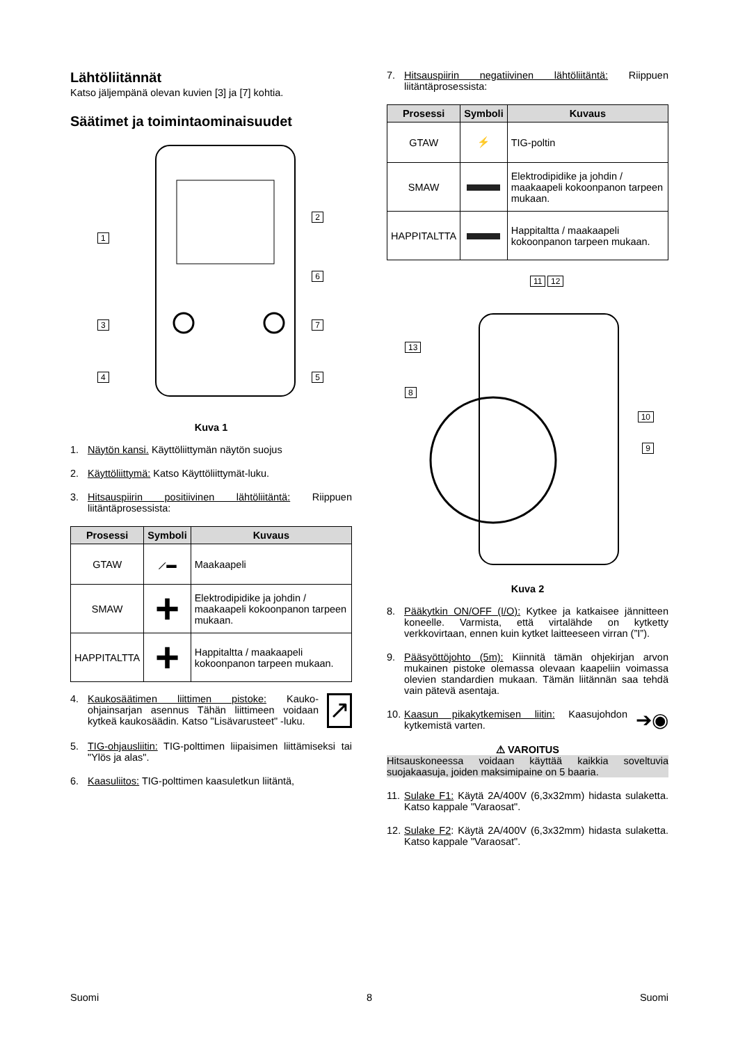Lähtöliitännät
Katso jäljempänä olevan kuvien [3] ja [7] kohtia.
Säätimet ja toimintaominaisuudet
1
2
3
4 5
6
7
Kuva 1
1. Näytön kansi. Käyttöliittymän näytön suojus
2. Käyttöliittymä: Katso Käyttöliittymät-luku.
3. Hitsauspiirin positiivinen lähtöliitäntä: Riippuen liitäntäprosessista:
| Prosessi | Symboli | Kuvaus |
| --- | --- | --- |
| GTAW | ⟋▬ | Maakaapeli |
| SMAW | + | Elektrodipidike ja johdin / maakaapeli kokoonpanon tarpeen mukaan. |
| HAPPITALTTA | + | Happitaltta / maakaapeli kokoonpanon tarpeen mukaan. |
4. Kaukosäätimen liittimen pistoke: Kauko-ohjainsarjan asennus Tähän liittimeen voidaan kytkeä kaukosäädin. Katso "Lisävarusteet" -luku. ↗
5. TIG-ohjausliitin: TIG-polttimen liipaisimen liittämiseksi tai "Ylös ja alas".
6. Kaasuliitos: TIG-polttimen kaasuletkun liitäntä,
7. Hitsauspiirin negatiivinen lähtöliitäntä: Riippuen liitäntäprosessista:
| Prosessi | Symboli | Kuvaus |
| --- | --- | --- |
| GTAW | ⚡ | TIG-poltin |
| SMAW | | Elektrodipidike ja johdin / maakaapeli kokoonpanon tarpeen mukaan. |
| HAPPITALTTA | | Happitaltta / maakaapeli kokoonpanon tarpeen mukaan. |
11 12
13
8
10
9
Kuva 2
8. Pääkytkin ON/OFF (I/O): Kytkee ja katkaisee jännitteen koneelle. Varmista, että virtalähde on kytketty verkkovirtaan, ennen kuin kytket laitteeseen virran (”I”).
9. Pääsyöttöjohto (5m): Kiinnitä tämän ohjekirjan arvon mukainen pistoke olemassa olevaan kaapeliin voimassa olevien standardien mukaan. Tämän liitännän saa tehdä vain pätevä asentaja.
10. Kaasun pikakytkemisen liitin: Kaasujohdon kytkemistä varten. ➔◉
⚠ VAROITUS
Hitsauskoneessa voidaan käyttää kaikkia soveltuvia suojakaasuja, joiden maksimipaine on 5 baaria.
11. Sulake F1: Käytä 2A/400V (6,3x32mm) hidasta sulaketta. Katso kappale "Varaosat".
12. Sulake F2: Käytä 2A/400V (6,3x32mm) hidasta sulaketta. Katso kappale "Varaosat".
Suomi 8 Suomi